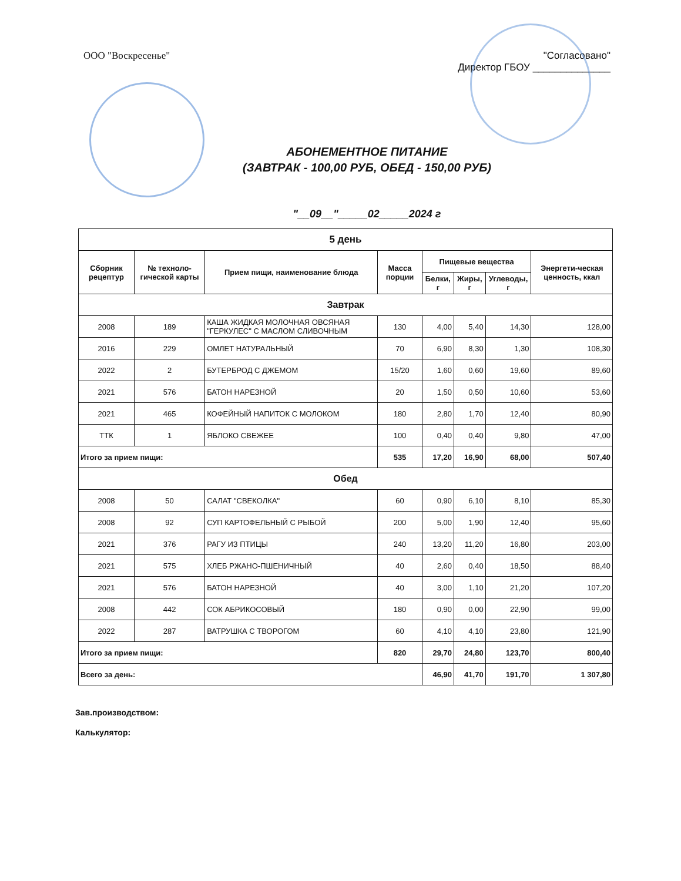ООО "Воскресенье" "Согласовано"
Директор ГБОУ ______________
АБОНЕМЕНТНОЕ ПИТАНИЕ
(ЗАВТРАК - 100,00 РУБ, ОБЕД - 150,00 РУБ)
"__09__"_____02_____2024 г
| 5 день | | | | | | | |
| --- | --- | --- | --- | --- | --- | --- | --- |
| Сборник рецептур | № техноло-гической карты | Прием пищи, наименование блюда | Масса порции | Пищевые вещества | | | Энергети-ческая ценность, ккал |
| | | | | Белки, г | Жиры, г | Углеводы, г | |
| Завтрак | | | | | | | |
| 2008 | 189 | КАША ЖИДКАЯ МОЛОЧНАЯ ОВСЯНАЯ "ГЕРКУЛЕС" С МАСЛОМ СЛИВОЧНЫМ | 130 | 4,00 | 5,40 | 14,30 | 128,00 |
| 2016 | 229 | ОМЛЕТ НАТУРАЛЬНЫЙ | 70 | 6,90 | 8,30 | 1,30 | 108,30 |
| 2022 | 2 | БУТЕРБРОД С ДЖЕМОМ | 15/20 | 1,60 | 0,60 | 19,60 | 89,60 |
| 2021 | 576 | БАТОН НАРЕЗНОЙ | 20 | 1,50 | 0,50 | 10,60 | 53,60 |
| 2021 | 465 | КОФЕЙНЫЙ НАПИТОК С МОЛОКОМ | 180 | 2,80 | 1,70 | 12,40 | 80,90 |
| ТТК | 1 | ЯБЛОКО СВЕЖЕЕ | 100 | 0,40 | 0,40 | 9,80 | 47,00 |
| Итого за прием пищи: | | | 535 | 17,20 | 16,90 | 68,00 | 507,40 |
| Обед | | | | | | | |
| 2008 | 50 | САЛАТ "СВЕКОЛКА" | 60 | 0,90 | 6,10 | 8,10 | 85,30 |
| 2008 | 92 | СУП КАРТОФЕЛЬНЫЙ С РЫБОЙ | 200 | 5,00 | 1,90 | 12,40 | 95,60 |
| 2021 | 376 | РАГУ ИЗ ПТИЦЫ | 240 | 13,20 | 11,20 | 16,80 | 203,00 |
| 2021 | 575 | ХЛЕБ РЖАНО-ПШЕНИЧНЫЙ | 40 | 2,60 | 0,40 | 18,50 | 88,40 |
| 2021 | 576 | БАТОН НАРЕЗНОЙ | 40 | 3,00 | 1,10 | 21,20 | 107,20 |
| 2008 | 442 | СОК АБРИКОСОВЫЙ | 180 | 0,90 | 0,00 | 22,90 | 99,00 |
| 2022 | 287 | ВАТРУШКА С ТВОРОГОМ | 60 | 4,10 | 4,10 | 23,80 | 121,90 |
| Итого за прием пищи: | | | 820 | 29,70 | 24,80 | 123,70 | 800,40 |
| Всего за день: | | | | 46,90 | 41,70 | 191,70 | 1 307,80 |
Зав.производством:
Калькулятор: